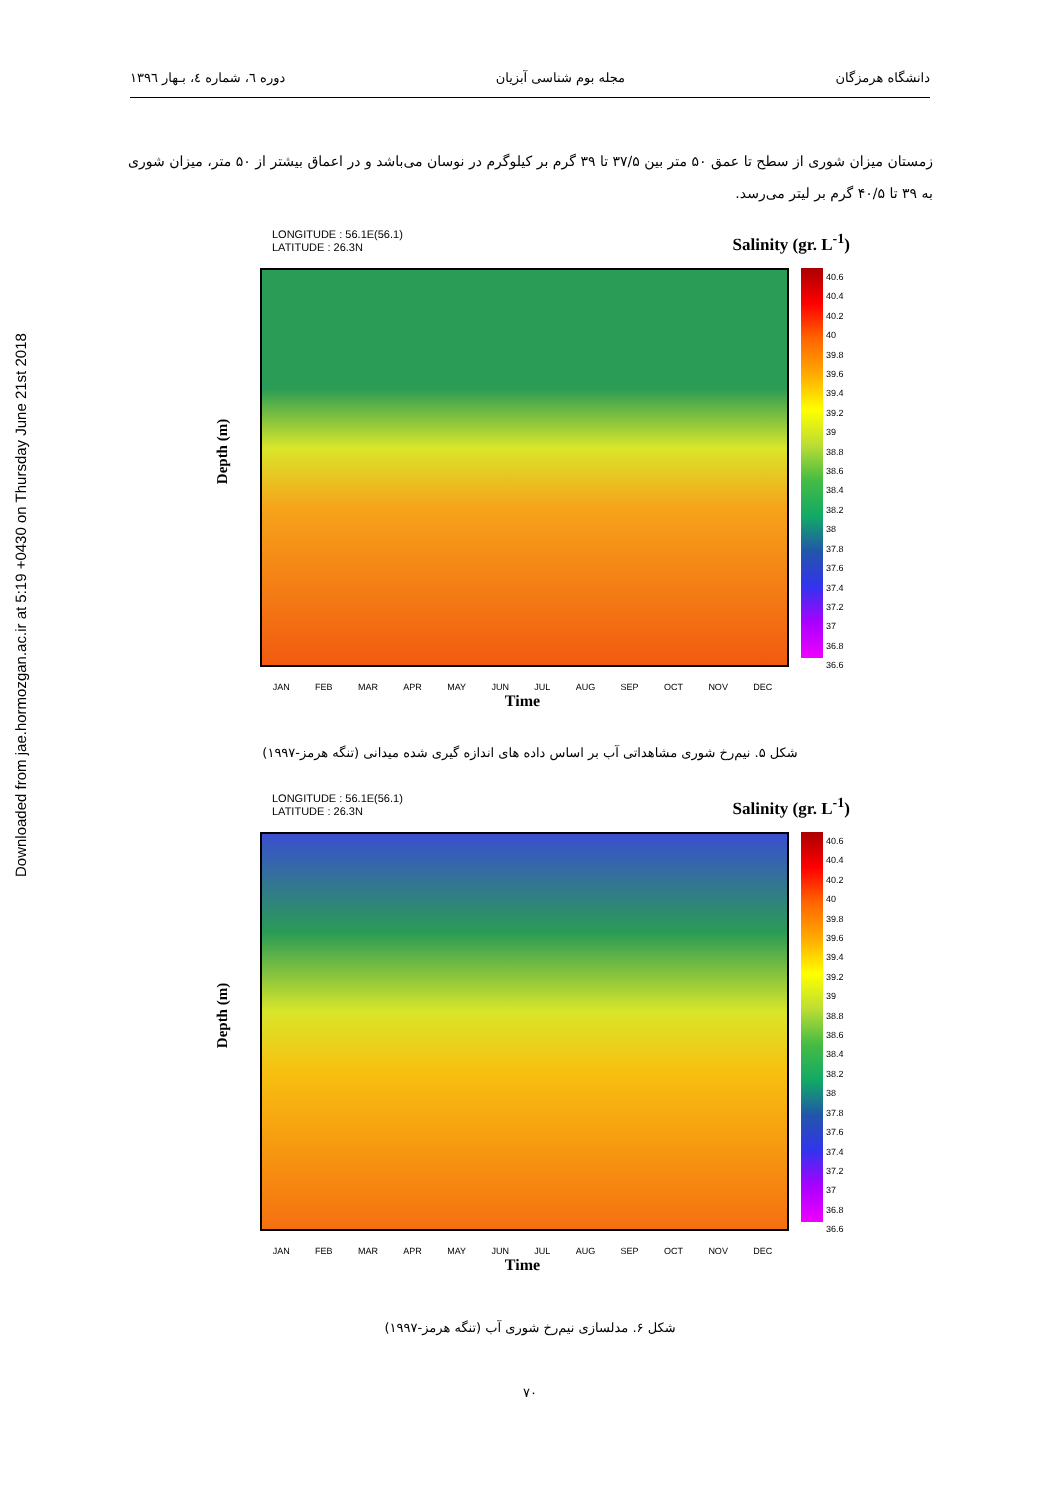Downloaded from jae.hormozgan.ac.ir at 5:19 +0430 on Thursday June 21st 2018
دانشگاه هرمزگان مجله بوم شناسی آبزیان دوره ٦، شماره ٤، بـهار ١٣٩٦
زمستان میزان شوری از سطح تا عمق ۵۰ متر بین ۳۷/۵ تا ۳۹ گرم بر کیلوگرم در نوسان می‌باشد و در اعماق بیشتر از ۵۰ متر، میزان شوری به ۳۹ تا ۴۰/۵ گرم بر لیتر می‌رسد.
LONGITUDE : 56.1E(56.1)
LATITUDE : 26.3N
Salinity (gr. L<sup>-1</sup>)
Depth (m)
40.6
40.4
40.2
40
39.8
39.6
39.4
39.2
39
38.8
38.6
38.4
38.2
38
37.8
37.6
37.4
37.2
37
36.8
36.6
JAN FEB MAR APR MAY JUN JUL AUG SEP OCT NOV DEC
Time
شکل ۵. نیم‌رخ شوری مشاهداتی آب بر اساس داده های اندازه گیری شده میدانی (تنگه هرمز-۱۹۹۷)
LONGITUDE : 56.1E(56.1)
LATITUDE : 26.3N
Salinity (gr. L<sup>-1</sup>)
Depth (m)
40.6
40.4
40.2
40
39.8
39.6
39.4
39.2
39
38.8
38.6
38.4
38.2
38
37.8
37.6
37.4
37.2
37
36.8
36.6
JAN FEB MAR APR MAY JUN JUL AUG SEP OCT NOV DEC
Time
شکل ۶. مدلسازی نیم‌رخ شوری آب (تنگه هرمز-۱۹۹۷)
۷۰